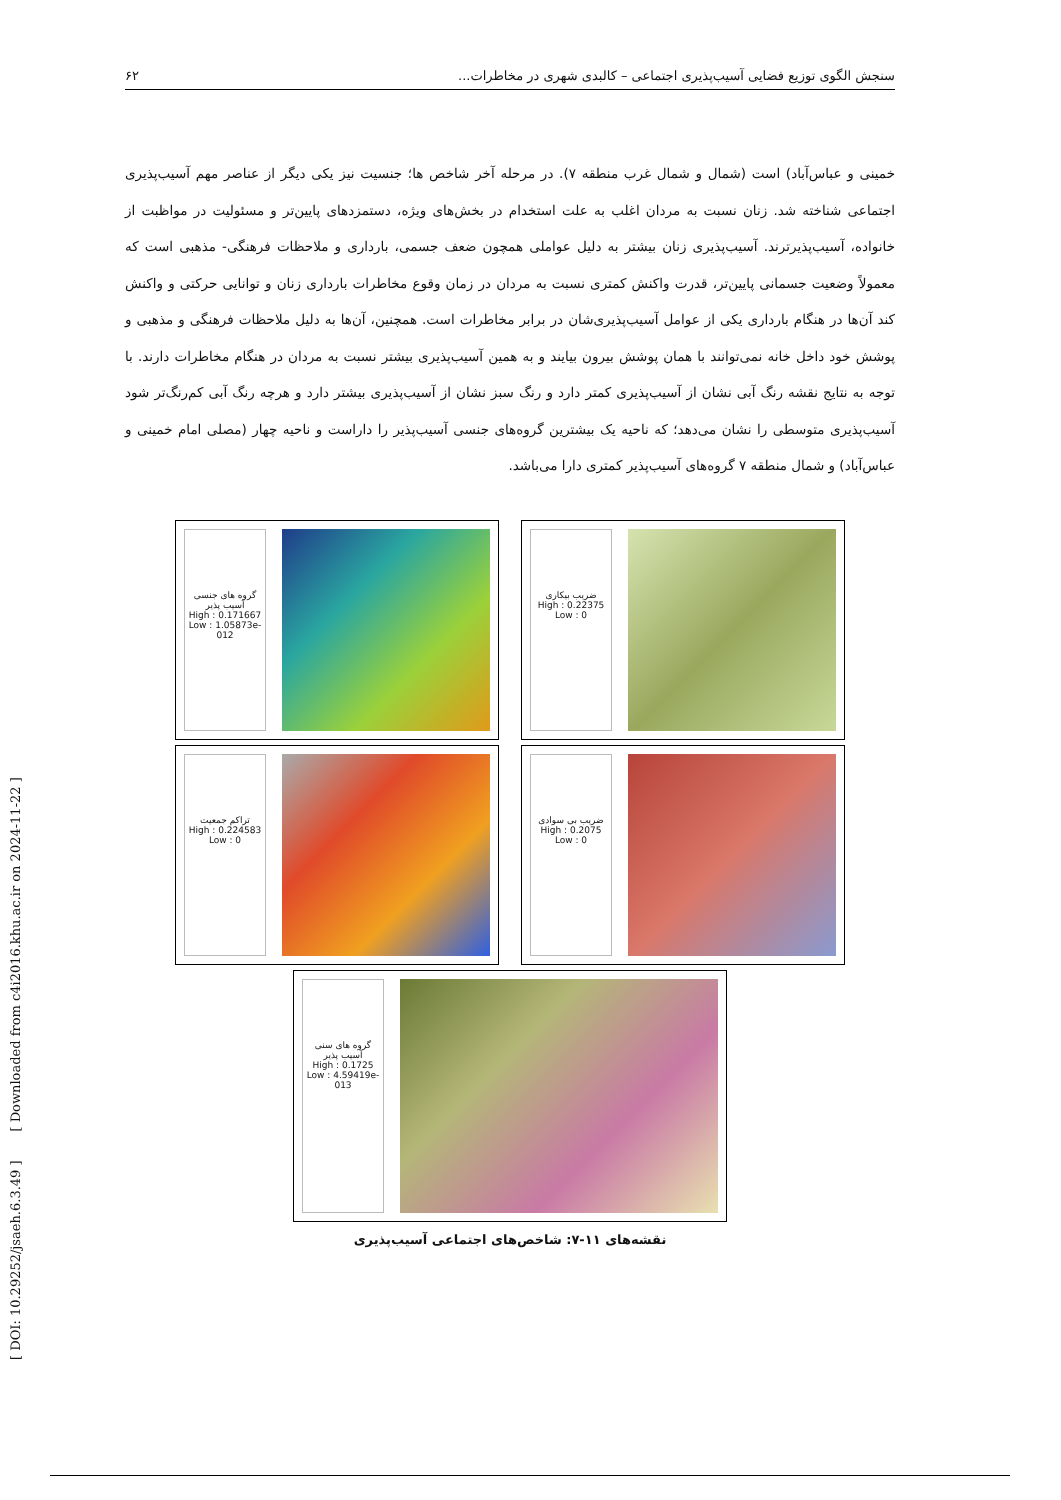سنجش الگوی توزیع فضایی آسیب‌پذیری اجتماعی – کالبدی شهری در مخاطرات... ۶۲
خمینی و عباس‌آباد) است (شمال و شمال غرب منطقه ۷). در مرحله آخر شاخص ها؛ جنسیت نیز یکی دیگر از عناصر مهم آسیب‌پذیری اجتماعی شناخته شد. زنان نسبت به مردان اغلب به علت استخدام در بخش‌های ویژه، دستمزدهای پایین‌تر و مسئولیت در مواظبت از خانواده، آسیب‌پذیرترند. آسیب‌پذیری زنان بیشتر به دلیل عواملی همچون ضعف جسمی، بارداری و ملاحظات فرهنگی- مذهبی است که معمولاً وضعیت جسمانی پایین‌تر، قدرت واکنش کمتری نسبت به مردان در زمان وقوع مخاطرات بارداری زنان و توانایی حرکتی و واکنش کند آن‌ها در هنگام بارداری یکی از عوامل آسیب‌پذیری‌شان در برابر مخاطرات است. همچنین، آن‌ها به دلیل ملاحظات فرهنگی و مذهبی و پوشش خود داخل خانه نمی‌توانند با همان پوشش بیرون بیایند و به همین آسیب‌پذیری بیشتر نسبت به مردان در هنگام مخاطرات دارند. با توجه به نتایج نقشه رنگ آبی نشان از آسیب‌پذیری کمتر دارد و رنگ سبز نشان از آسیب‌پذیری بیشتر دارد و هرچه رنگ آبی کم‌رنگ‌تر شود آسیب‌پذیری متوسطی را نشان می‌دهد؛ که ناحیه یک بیشترین گروه‌های جنسی آسیب‌پذیر را داراست و ناحیه چهار (مصلی امام خمینی و عباس‌آباد) و شمال منطقه ۷ گروه‌های آسیب‌پذیر کمتری دارا می‌باشد.
گروه های جنسی آسیب پذیر
High : 0.171667
Low : 1.05873e-012
ضریب بیکاری
High : 0.22375
Low : 0
تراکم جمعیت
High : 0.224583
Low : 0
ضریب بی سوادی
High : 0.2075
Low : 0
گروه های سنی آسیب پذیر
High : 0.1725
Low : 4.59419e-013
نقشه‌های ۱۱-۷: شاخص‌های اجتماعی آسیب‌پذیری
[ DOI: 10.29252/jsaeh.6.3.49 ] [ Downloaded from c4i2016.khu.ac.ir on 2024-11-22 ]